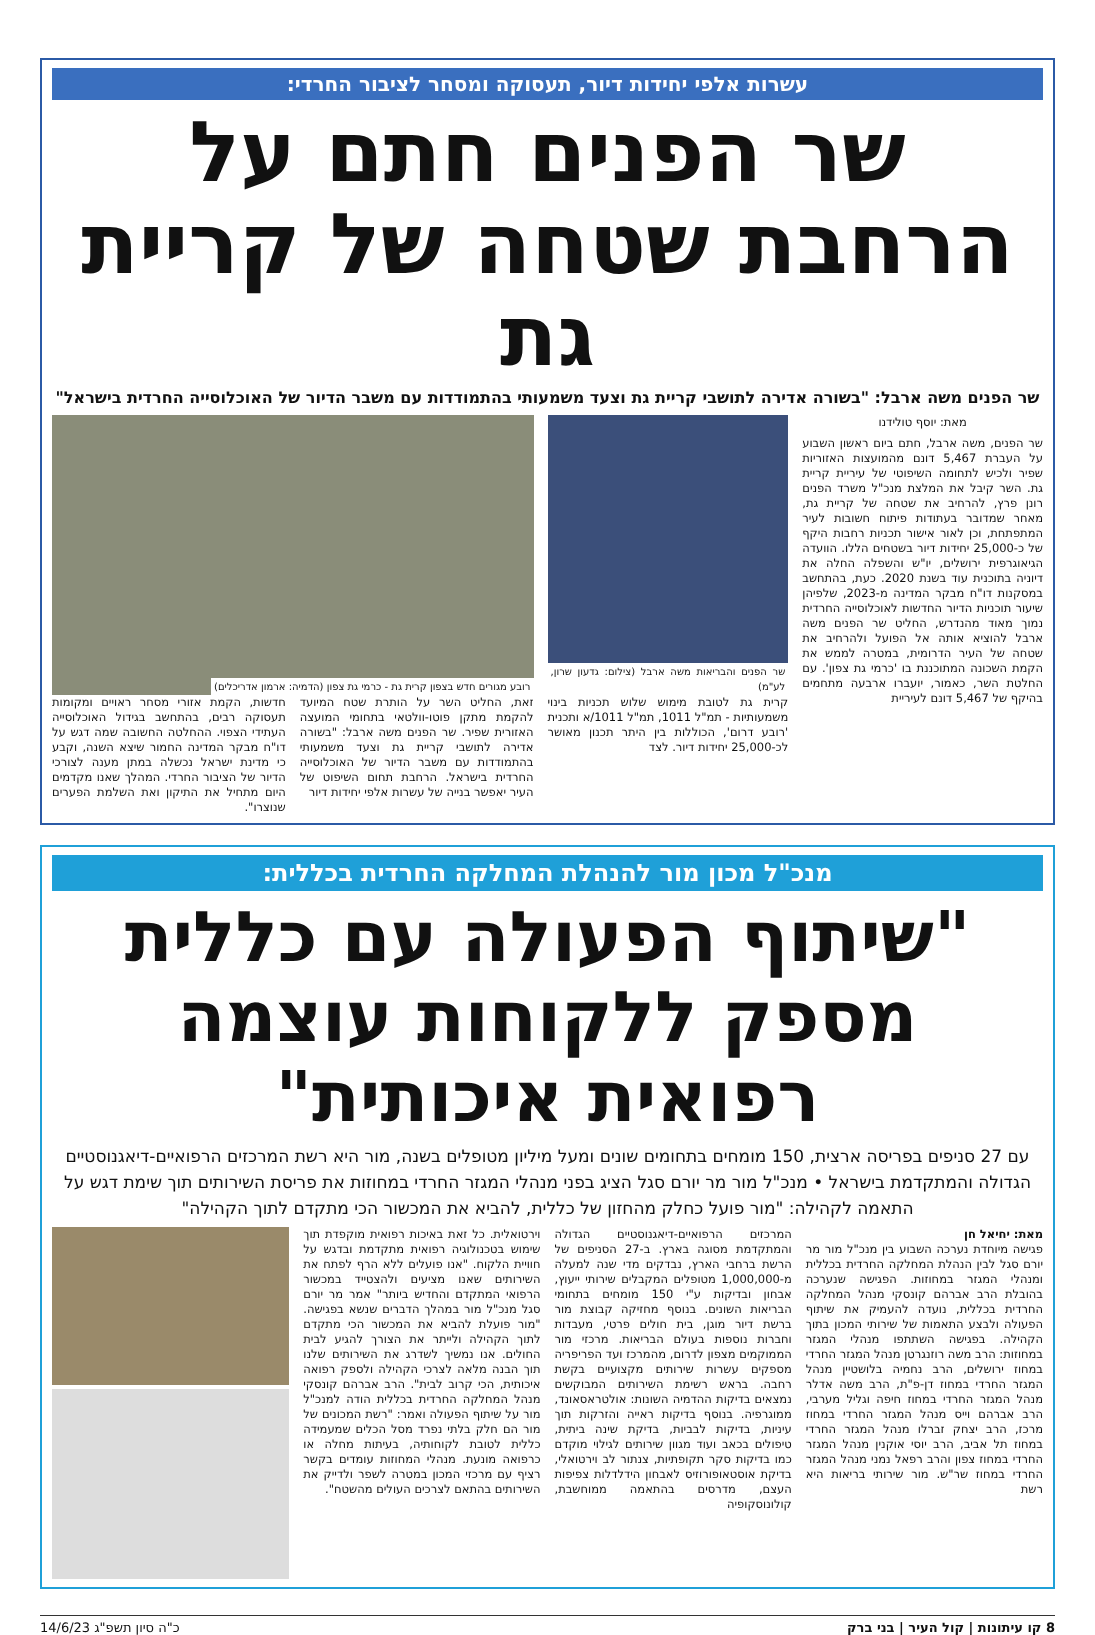עשרות אלפי יחידות דיור, תעסוקה ומסחר לציבור החרדי:
שר הפנים חתם על הרחבת שטחה של קריית גת
שר הפנים משה ארבל: "בשורה אדירה לתושבי קריית גת וצעד משמעותי בהתמודדות עם משבר הדיור של האוכלוסייה החרדית בישראל"
מאת: יוסף טולידנו
שר הפנים, משה ארבל, חתם ביום ראשון השבוע על העברת 5,467 דונם מהמועצות האזוריות שפיר ולכיש לתחומה השיפוטי של עיריית קריית גת. השר קיבל את המלצת מנכ"ל משרד הפנים רונן פרץ, להרחיב את שטחה של קריית גת, מאחר שמדובר בעתודות פיתוח חשובות לעיר המתפתחת, וכן לאור אישור תכניות רחבות היקף של כ-25,000 יחידות דיור בשטחים הללו. הוועדה הגיאוגרפית ירושלים, יו"ש והשפלה החלה את דיוניה בתוכנית עוד בשנת 2020. כעת, בהתחשב במסקנות דו"ח מבקר המדינה מ-2023, שלפיהן שיעור תוכניות הדיור החדשות לאוכלוסייה החרדית נמוך מאוד מהנדרש, החליט שר הפנים משה ארבל להוציא אותה אל הפועל ולהרחיב את שטחה של העיר הדרומית, במטרה לממש את הקמת השכונה המתוכננת בו 'כרמי גת צפון'. עם החלטת השר, כאמור, יועברו ארבעה מתחמים בהיקף של 5,467 דונם לעיריית
שר הפנים והבריאות משה ארבל (צילום: גדעון שרון, לע"מ)
קרית גת לטובת מימוש שלוש תכניות בינוי משמעותיות - תמ"ל 1011, תמ"ל 1011/א ותכנית 'רובע דרום', הכוללות בין היתר תכנון מאושר לכ-25,000 יחידות דיור. לצד
רובע מגורים חדש בצפון קרית גת - כרמי גת צפון (הדמיה: ארמון אדריכלים)
זאת, החליט השר על הותרת שטח המיועד להקמת מתקן פוטו-וולטאי בתחומי המועצה האזורית שפיר. שר הפנים משה ארבל: "בשורה אדירה לתושבי קריית גת וצעד משמעותי בהתמודדות עם משבר הדיור של האוכלוסייה החרדית בישראל. הרחבת תחום השיפוט של העיר יאפשר בנייה של עשרות אלפי יחידות דיור
חדשות, הקמת אזורי מסחר ראויים ומקומות תעסוקה רבים, בהתחשב בגידול האוכלוסייה העתידי הצפוי. ההחלטה החשובה שמה דגש על דו"ח מבקר המדינה החמור שיצא השנה, וקבע כי מדינת ישראל נכשלה במתן מענה לצורכי הדיור של הציבור החרדי. המהלך שאנו מקדמים היום מתחיל את התיקון ואת השלמת הפערים שנוצרו".
מנכ"ל מכון מור להנהלת המחלקה החרדית בכללית:
"שיתוף הפעולה עם כללית מספק ללקוחות עוצמה רפואית איכותית"
עם 27 סניפים בפריסה ארצית, 150 מומחים בתחומים שונים ומעל מיליון מטופלים בשנה, מור היא רשת המרכזים הרפואיים-דיאגנוסטיים הגדולה והמתקדמת בישראל • מנכ"ל מור מר יורם סגל הציג בפני מנהלי המגזר החרדי במחוזות את פריסת השירותים תוך שימת דגש על התאמה לקהילה: "מור פועל כחלק מהחזון של כללית, להביא את המכשור הכי מתקדם לתוך הקהילה"
מאת: יחיאל חן
פגישה מיוחדת נערכה השבוע בין מנכ"ל מור מר יורם סגל לבין הנהלת המחלקה החרדית בכללית ומנהלי המגזר במחוזות. הפגישה שנערכה בהובלת הרב אברהם קונסקי מנהל המחלקה החרדית בכללית, נועדה להעמיק את שיתוף הפעולה ולבצע התאמות של שירותי המכון בתוך הקהילה. בפגישה השתתפו מנהלי המגזר במחוזות: הרב משה רוזנגרטן מנהל המגזר החרדי במחוז ירושלים, הרב נחמיה בלושטיין מנהל המגזר החרדי במחוז דן-פ"ת, הרב משה אדלר מנהל המגזר החרדי במחוז חיפה וגליל מערבי, הרב אברהם וייס מנהל המגזר החרדי במחוז מרכז, הרב יצחק זברלו מנהל המגזר החרדי במחוז תל אביב, הרב יוסי אוקנין מנהל המגזר החרדי במחוז צפון והרב רפאל נמני מנהל המגזר החרדי במחוז שר"ש. מור שירותי בריאות היא רשת
המרכזים הרפואיים-דיאגנוסטיים הגדולה והמתקדמת מסוגה בארץ. ב-27 הסניפים של הרשת ברחבי הארץ, נבדקים מדי שנה למעלה מ-1,000,000 מטופלים המקבלים שירותי ייעוץ, אבחון ובדיקות ע"י 150 מומחים בתחומי הבריאות השונים. בנוסף מחזיקה קבוצת מור ברשת דיור מוגן, בית חולים פרטי, מעבדות וחברות נוספות בעולם הבריאות. מרכזי מור הממוקמים מצפון לדרום, מהמרכז ועד הפריפריה מספקים עשרות שירותים מקצועיים בקשת רחבה. בראש רשימת השירותים המבוקשים נמצאים בדיקות ההדמיה השונות: אולטראסאונד, ממוגרפיה. בנוסף בדיקות ראייה והזרקות תוך עיניות, בדיקות לבביות, בדיקת שינה ביתית, טיפולים בכאב ועוד מגוון שירותים לגילוי מוקדם כמו בדיקות סקר תקופתיות, צנתור לב וירטואלי, בדיקת אוסטאופורוזיס לאבחון הידלדלות צפיפות העצם, מדרסים בהתאמה ממוחשבת, קולונוסקופיה
וירטואלית. כל זאת באיכות רפואית מוקפדת תוך שימוש בטכנולוגיה רפואית מתקדמת ובדגש על חוויית הלקוח. "אנו פועלים ללא הרף לפתח את השירותים שאנו מציעים ולהצטייד במכשור הרפואי המתקדם והחדיש ביותר" אמר מר יורם סגל מנכ"ל מור במהלך הדברים שנשא בפגישה. "מור פועלת להביא את המכשור הכי מתקדם לתוך הקהילה ולייתר את הצורך להגיע לבית החולים. אנו נמשיך לשדרג את השירותים שלנו תוך הבנה מלאה לצרכי הקהילה ולספק רפואה איכותית, הכי קרוב לבית". הרב אברהם קונסקי מנהל המחלקה החרדית בכללית הודה למנכ"ל מור על שיתוף הפעולה ואמר: "רשת המכונים של מור הם חלק בלתי נפרד מסל הכלים שמעמידה כללית לטובת לקוחותיה, בעיתות מחלה או כרפואה מונעת. מנהלי המחוזות עומדים בקשר רציף עם מרכזי המכון במטרה לשפר ולדייק את השירותים בהתאם לצרכים העולים מהשטח".
8 קו עיתונות | קול העיר | בני ברק כ"ה סיון תשפ"ג 14/6/23